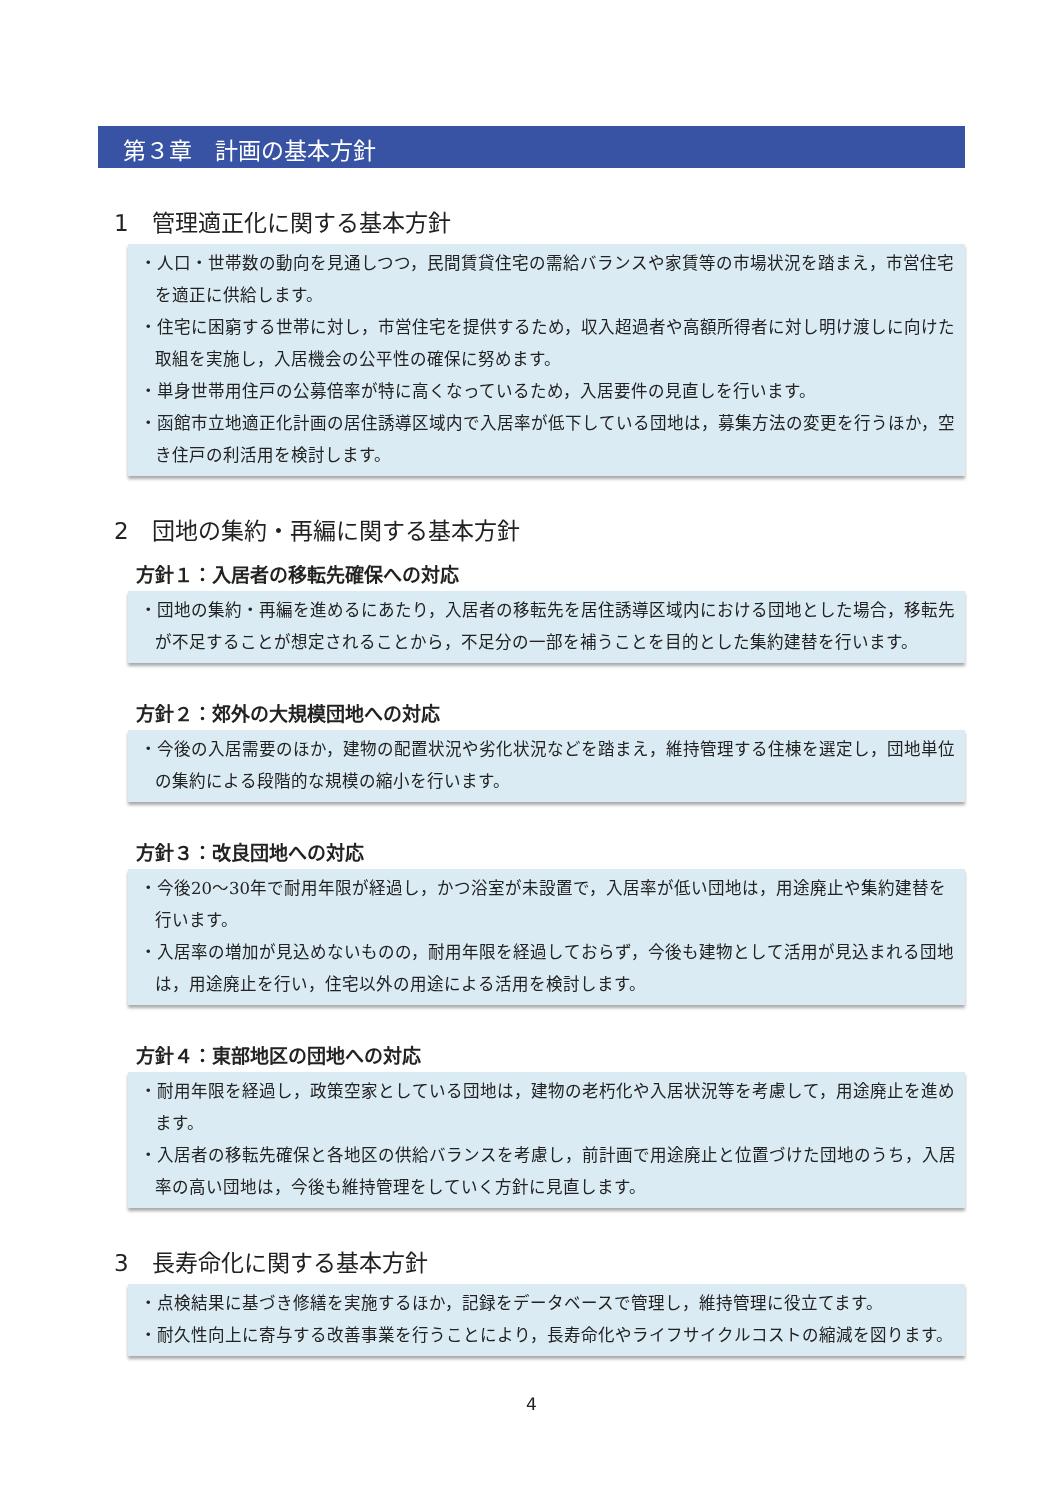第３章　計画の基本方針
1　管理適正化に関する基本方針
・人口・世帯数の動向を見通しつつ，民間賃貸住宅の需給バランスや家賃等の市場状況を踏まえ，市営住宅を適正に供給します。
・住宅に困窮する世帯に対し，市営住宅を提供するため，収入超過者や高額所得者に対し明け渡しに向けた取組を実施し，入居機会の公平性の確保に努めます。
・単身世帯用住戸の公募倍率が特に高くなっているため，入居要件の見直しを行います。
・函館市立地適正化計画の居住誘導区域内で入居率が低下している団地は，募集方法の変更を行うほか，空き住戸の利活用を検討します。
2　団地の集約・再編に関する基本方針
方針１：入居者の移転先確保への対応
・団地の集約・再編を進めるにあたり，入居者の移転先を居住誘導区域内における団地とした場合，移転先が不足することが想定されることから，不足分の一部を補うことを目的とした集約建替を行います。
方針２：郊外の大規模団地への対応
・今後の入居需要のほか，建物の配置状況や劣化状況などを踏まえ，維持管理する住棟を選定し，団地単位の集約による段階的な規模の縮小を行います。
方針３：改良団地への対応
・今後20～30年で耐用年限が経過し，かつ浴室が未設置で，入居率が低い団地は，用途廃止や集約建替を行います。
・入居率の増加が見込めないものの，耐用年限を経過しておらず，今後も建物として活用が見込まれる団地は，用途廃止を行い，住宅以外の用途による活用を検討します。
方針４：東部地区の団地への対応
・耐用年限を経過し，政策空家としている団地は，建物の老朽化や入居状況等を考慮して，用途廃止を進めます。
・入居者の移転先確保と各地区の供給バランスを考慮し，前計画で用途廃止と位置づけた団地のうち，入居率の高い団地は，今後も維持管理をしていく方針に見直します。
3　長寿命化に関する基本方針
・点検結果に基づき修繕を実施するほか，記録をデータベースで管理し，維持管理に役立てます。
・耐久性向上に寄与する改善事業を行うことにより，長寿命化やライフサイクルコストの縮減を図ります。
4